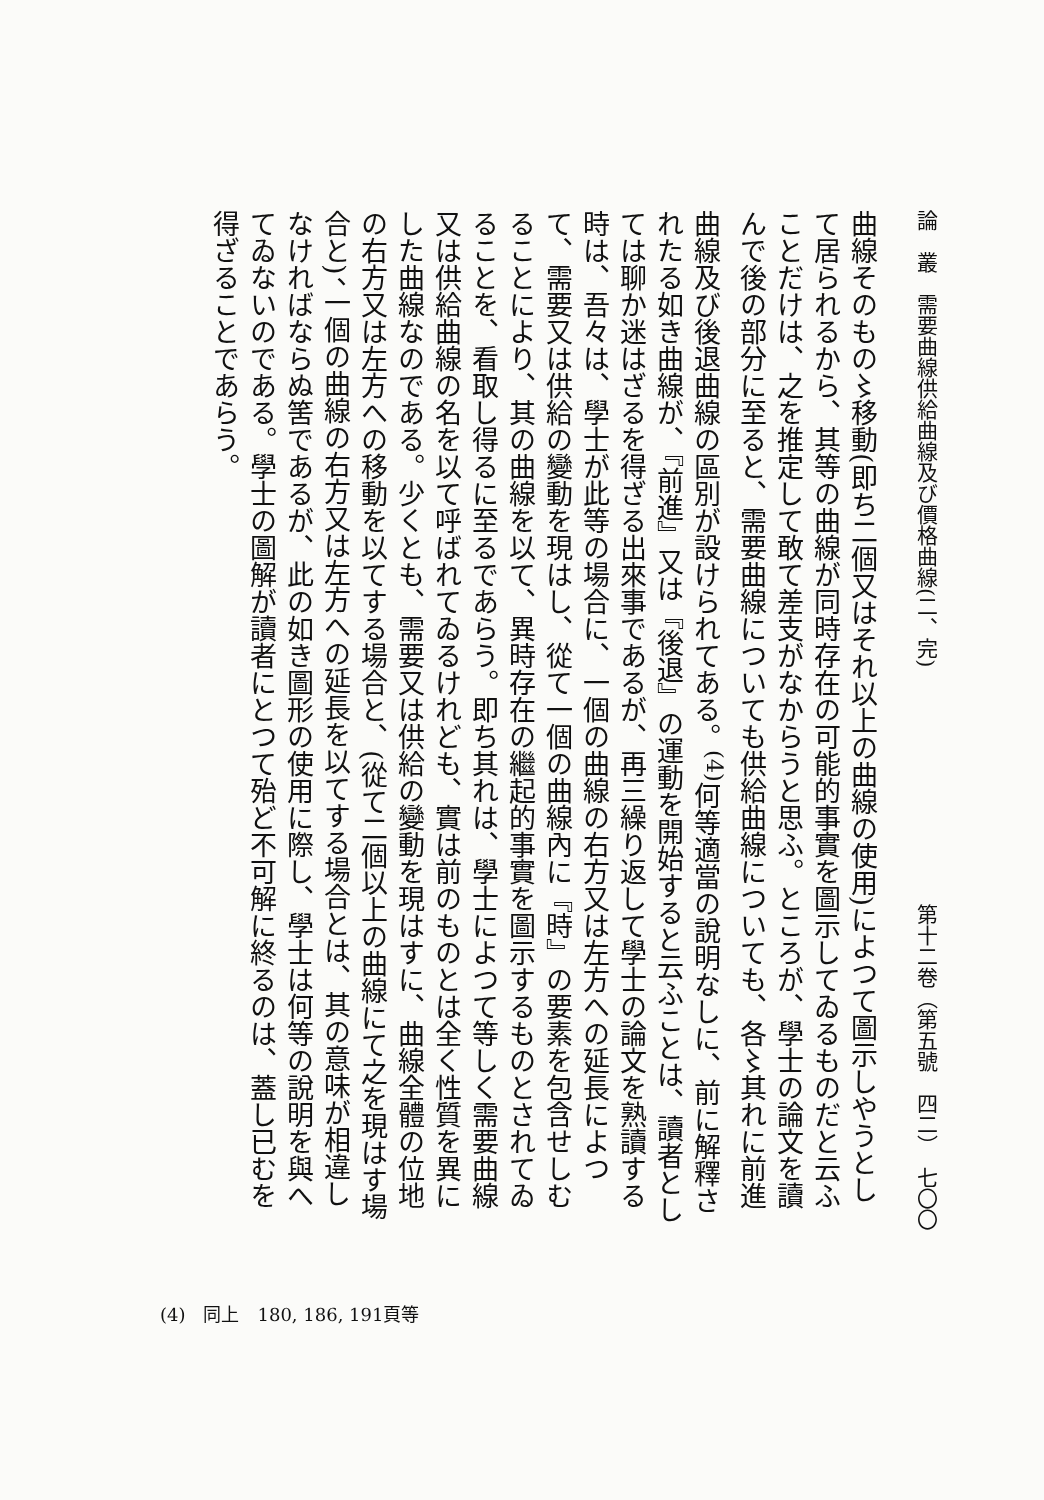論　叢　需要曲線供給曲線及び價格曲線(二、完) 第十二卷（第五號　四二）　七〇〇
曲線そのもの〻移動(即ち二個又はそれ以上の曲線の使用)によつて圖示しやうとして居られるから、其等の曲線が同時存在の可能的事實を圖示してゐるものだと云ふことだけは、之を推定して敢て差支がなからうと思ふ。ところが、學士の論文を讀んで後の部分に至ると、需要曲線についても供給曲線についても、各〻其れに前進曲線及び後退曲線の區別が設けられてある。<sup>(4)</sup>何等適當の說明なしに、前に解釋されたる如き曲線が、『前進』又は『後退』の運動を開始すると云ふことは、讀者としては聊か迷はざるを得ざる出來事であるが、再三繰り返して學士の論文を熟讀する時は、吾々は、學士が此等の場合に、一個の曲線の右方又は左方への延長によつて、需要又は供給の變動を現はし、從て一個の曲線內に『時』の要素を包含せしむることにより、其の曲線を以て、異時存在の繼起的事實を圖示するものとされてゐることを、看取し得るに至るであらう。即ち其れは、學士によつて等しく需要曲線又は供給曲線の名を以て呼ばれてゐるけれども、實は前のものとは全く性質を異にした曲線なのである。少くとも、需要又は供給の變動を現はすに、曲線全體の位地の右方又は左方への移動を以てする場合と、(從て二個以上の曲線にて之を現はす場合と)、一個の曲線の右方又は左方への延長を以てする場合とは、其の意味が相違しなければならぬ筈であるが、此の如き圖形の使用に際し、學士は何等の說明を與へてゐないのである。學士の圖解が讀者にとつて殆ど不可解に終るのは、蓋し已むを得ざることであらう。
(4)　同上　180, 186, 191頁等